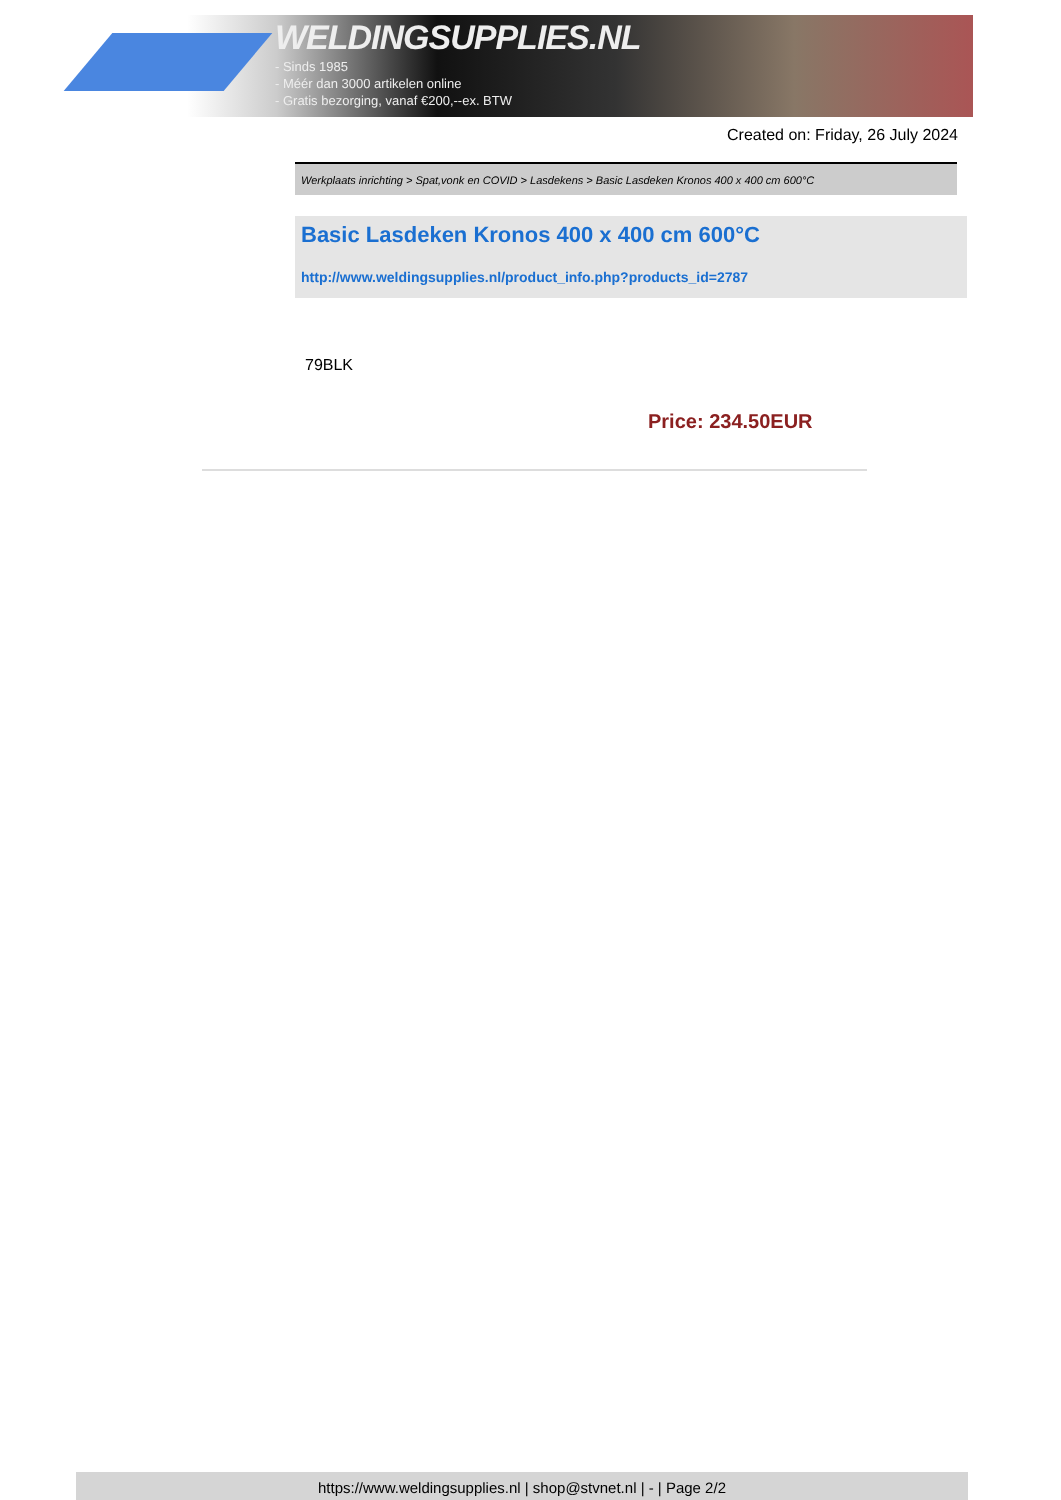WELDINGSUPPLIES.NL
- Sinds 1985
- Méér dan 3000 artikelen online
- Gratis bezorging, vanaf €200,--ex. BTW
Created on: Friday, 26 July 2024
Werkplaats inrichting > Spat,vonk en COVID > Lasdekens > Basic Lasdeken Kronos 400 x 400 cm 600°C
Basic Lasdeken Kronos 400 x 400 cm 600°C
http://www.weldingsupplies.nl/product_info.php?products_id=2787
79BLK
Price: 234.50EUR
https://www.weldingsupplies.nl | shop@stvnet.nl | - | Page 2/2